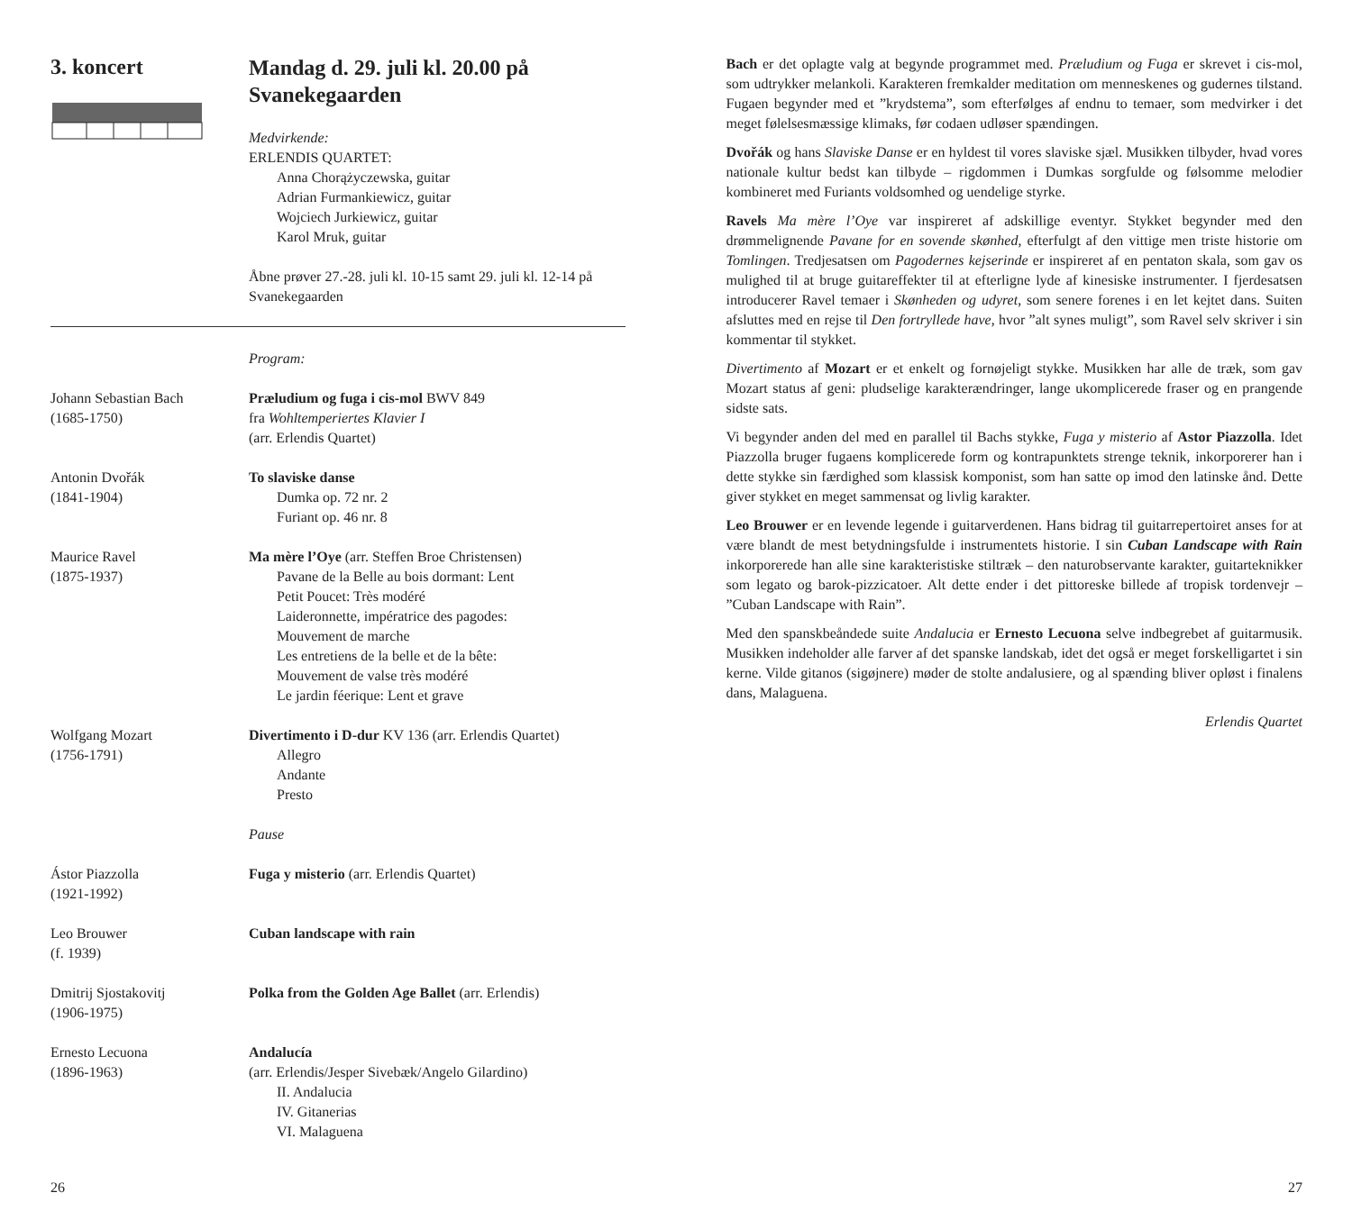3. koncert
Mandag d. 29. juli kl. 20.00 på Svanekegaarden
Medvirkende:
ERLENDIS QUARTET:
Anna Chorążyczewska, guitar
Adrian Furmankiewicz, guitar
Wojciech Jurkiewicz, guitar
Karol Mruk, guitar
Åbne prøver 27.-28. juli kl. 10-15 samt 29. juli kl. 12-14 på Svanekegaarden
Program:
Johann Sebastian Bach
(1685-1750)
Præludium og fuga i cis-mol BWV 849
fra Wohltemperiertes Klavier I
(arr. Erlendis Quartet)
Antonin Dvořák
(1841-1904)
To slaviske danse
Dumka op. 72 nr. 2
Furiant op. 46 nr. 8
Maurice Ravel
(1875-1937)
Ma mère l’Oye (arr. Steffen Broe Christensen)
Pavane de la Belle au bois dormant: Lent
Petit Poucet: Très modéré
Laideronnette, impératrice des pagodes:
Mouvement de marche
Les entretiens de la belle et de la bête:
Mouvement de valse très modéré
Le jardin féerique: Lent et grave
Wolfgang Mozart
(1756-1791)
Divertimento i D-dur KV 136 (arr. Erlendis Quartet)
Allegro
Andante
Presto
Pause
Ástor Piazzolla
(1921-1992)
Fuga y misterio (arr. Erlendis Quartet)
Leo Brouwer
(f. 1939)
Cuban landscape with rain
Dmitrij Sjostakovitj
(1906-1975)
Polka from the Golden Age Ballet (arr. Erlendis)
Ernesto Lecuona
(1896-1963)
Andalucía
(arr. Erlendis/Jesper Sivebæk/Angelo Gilardino)
II. Andalucia
IV. Gitanerias
VI. Malaguena
Bach er det oplagte valg at begynde programmet med. Præludium og Fuga er skrevet i cis-mol, som udtrykker melankoli. Karakteren fremkalder meditation om menneskenes og gudernes tilstand. Fugaen begynder med et ”krydstema”, som efterfølges af endnu to temaer, som medvirker i det meget følelsesmæssige klimaks, før codaen udløser spændingen.
Dvořák og hans Slaviske Danse er en hyldest til vores slaviske sjæl. Musikken tilbyder, hvad vores nationale kultur bedst kan tilbyde – rigdommen i Dumkas sorgfulde og følsomme melodier kombineret med Furiants voldsomhed og uendelige styrke.
Ravels Ma mère l’Oye var inspireret af adskillige eventyr. Stykket begynder med den drømmelignende Pavane for en sovende skønhed, efterfulgt af den vittige men triste historie om Tomlingen. Tredjesatsen om Pagodernes kejserinde er inspireret af en pentaton skala, som gav os mulighed til at bruge guitareffekter til at efterligne lyde af kinesiske instrumenter. I fjerdesatsen introducerer Ravel temaer i Skønheden og udyret, som senere forenes i en let kejtet dans. Suiten afsluttes med en rejse til Den fortryllede have, hvor ”alt synes muligt”, som Ravel selv skriver i sin kommentar til stykket.
Divertimento af Mozart er et enkelt og fornøjeligt stykke. Musikken har alle de træk, som gav Mozart status af geni: pludselige karakterændringer, lange ukomplicerede fraser og en prangende sidste sats.
Vi begynder anden del med en parallel til Bachs stykke, Fuga y misterio af Astor Piazzolla. Idet Piazzolla bruger fugaens komplicerede form og kontrapunktets strenge teknik, inkorporerer han i dette stykke sin færdighed som klassisk komponist, som han satte op imod den latinske ånd. Dette giver stykket en meget sammensat og livlig karakter.
Leo Brouwer er en levende legende i guitarverdenen. Hans bidrag til guitarrepertoiret anses for at være blandt de mest betydningsfulde i instrumentets historie. I sin Cuban Landscape with Rain inkorporerede han alle sine karakteristiske stiltræk – den naturobservante karakter, guitarteknikker som legato og barok-pizzicatoer. Alt dette ender i det pittoreske billede af tropisk tordenvejr – ”Cuban Landscape with Rain”.
Med den spanskbeåndede suite Andalucia er Ernesto Lecuona selve indbegrebet af guitarmusik. Musikken indeholder alle farver af det spanske landskab, idet det også er meget forskelligartet i sin kerne. Vilde gitanos (sigøjnere) møder de stolte andalusiere, og al spænding bliver opløst i finalens dans, Malaguena.
Erlendis Quartet
26 27